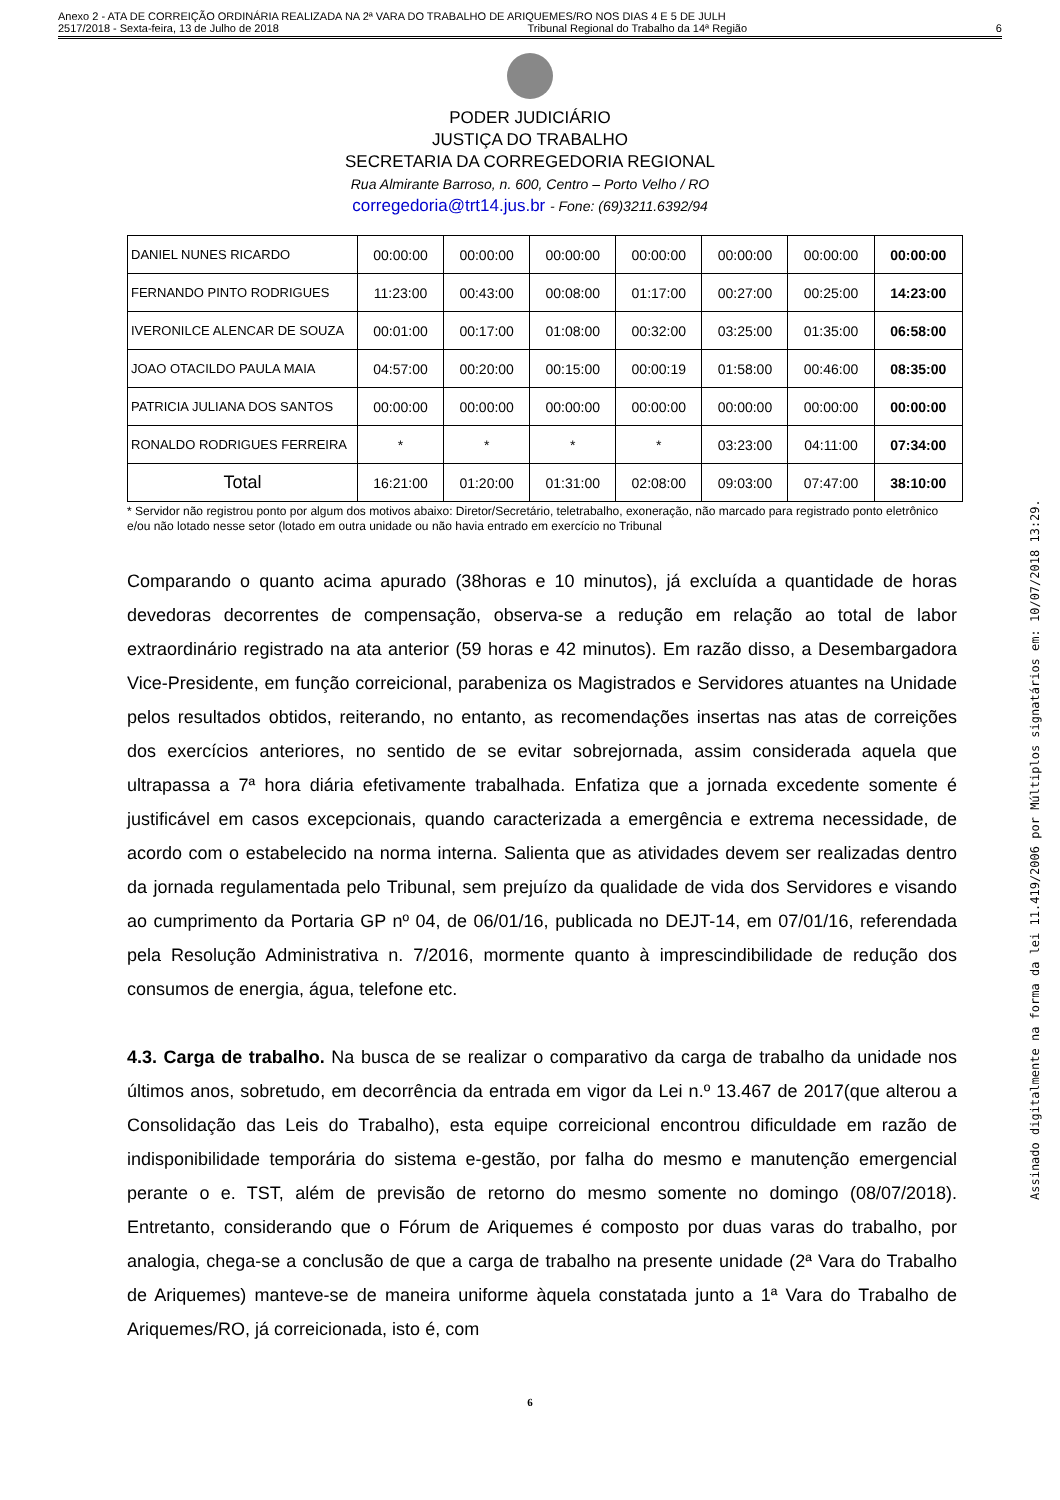Anexo 2 - ATA DE CORREIÇÃO ORDINÁRIA REALIZADA NA 2ª VARA DO TRABALHO DE ARIQUEMES/RO NOS DIAS 4 E 5 DE JULH
2517/2018 - Sexta-feira, 13 de Julho de 2018 Tribunal Regional do Trabalho da 14ª Região 6
PODER JUDICIÁRIO
JUSTIÇA DO TRABALHO
SECRETARIA DA CORREGEDORIA REGIONAL
Rua Almirante Barroso, n. 600, Centro – Porto Velho / RO
corregedoria@trt14.jus.br - Fone: (69)3211.6392/94
| DANIEL NUNES RICARDO | 00:00:00 | 00:00:00 | 00:00:00 | 00:00:00 | 00:00:00 | 00:00:00 | 00:00:00 |
| FERNANDO PINTO RODRIGUES | 11:23:00 | 00:43:00 | 00:08:00 | 01:17:00 | 00:27:00 | 00:25:00 | 14:23:00 |
| IVERONILCE ALENCAR DE SOUZA | 00:01:00 | 00:17:00 | 01:08:00 | 00:32:00 | 03:25:00 | 01:35:00 | 06:58:00 |
| JOAO OTACILDO PAULA MAIA | 04:57:00 | 00:20:00 | 00:15:00 | 00:00:19 | 01:58:00 | 00:46:00 | 08:35:00 |
| PATRICIA JULIANA DOS SANTOS | 00:00:00 | 00:00:00 | 00:00:00 | 00:00:00 | 00:00:00 | 00:00:00 | 00:00:00 |
| RONALDO RODRIGUES FERREIRA | * | * | * | * | 03:23:00 | 04:11:00 | 07:34:00 |
| Total | 16:21:00 | 01:20:00 | 01:31:00 | 02:08:00 | 09:03:00 | 07:47:00 | 38:10:00 |
* Servidor não registrou ponto por algum dos motivos abaixo: Diretor/Secretário, teletrabalho, exoneração, não marcado para registrado ponto eletrônico e/ou não lotado nesse setor (lotado em outra unidade ou não havia entrado em exercício no Tribunal
Comparando o quanto acima apurado (38horas e 10 minutos), já excluída a quantidade de horas devedoras decorrentes de compensação, observa-se a redução em relação ao total de labor extraordinário registrado na ata anterior (59 horas e 42 minutos). Em razão disso, a Desembargadora Vice-Presidente, em função correicional, parabeniza os Magistrados e Servidores atuantes na Unidade pelos resultados obtidos, reiterando, no entanto, as recomendações insertas nas atas de correições dos exercícios anteriores, no sentido de se evitar sobrejornada, assim considerada aquela que ultrapassa a 7ª hora diária efetivamente trabalhada. Enfatiza que a jornada excedente somente é justificável em casos excepcionais, quando caracterizada a emergência e extrema necessidade, de acordo com o estabelecido na norma interna. Salienta que as atividades devem ser realizadas dentro da jornada regulamentada pelo Tribunal, sem prejuízo da qualidade de vida dos Servidores e visando ao cumprimento da Portaria GP nº 04, de 06/01/16, publicada no DEJT-14, em 07/01/16, referendada pela Resolução Administrativa n. 7/2016, mormente quanto à imprescindibilidade de redução dos consumos de energia, água, telefone etc.
4.3. Carga de trabalho. Na busca de se realizar o comparativo da carga de trabalho da unidade nos últimos anos, sobretudo, em decorrência da entrada em vigor da Lei n.º 13.467 de 2017(que alterou a Consolidação das Leis do Trabalho), esta equipe correicional encontrou dificuldade em razão de indisponibilidade temporária do sistema e-gestão, por falha do mesmo e manutenção emergencial perante o e. TST, além de previsão de retorno do mesmo somente no domingo (08/07/2018). Entretanto, considerando que o Fórum de Ariquemes é composto por duas varas do trabalho, por analogia, chega-se a conclusão de que a carga de trabalho na presente unidade (2ª Vara do Trabalho de Ariquemes) manteve-se de maneira uniforme àquela constatada junto a 1ª Vara do Trabalho de Ariquemes/RO, já correicionada, isto é, com
6
Assinado digitalmente na forma da lei 11.419/2006 por Múltiplos signatários em: 10/07/2018 13:29.